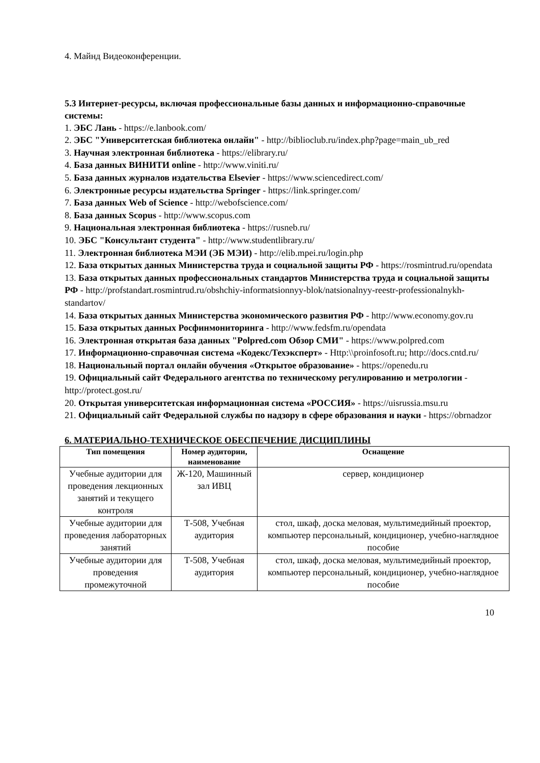4. Майнд Видеоконференции.
5.3 Интернет-ресурсы, включая профессиональные базы данных и информационно-справочные системы:
1. ЭБС Лань - https://e.lanbook.com/
2. ЭБС "Университетская библиотека онлайн" - http://biblioclub.ru/index.php?page=main_ub_red
3. Научная электронная библиотека - https://elibrary.ru/
4. База данных ВИНИТИ online - http://www.viniti.ru/
5. База данных журналов издательства Elsevier - https://www.sciencedirect.com/
6. Электронные ресурсы издательства Springer - https://link.springer.com/
7. База данных Web of Science - http://webofscience.com/
8. База данных Scopus - http://www.scopus.com
9. Национальная электронная библиотека - https://rusneb.ru/
10. ЭБС "Консультант студента" - http://www.studentlibrary.ru/
11. Электронная библиотека МЭИ (ЭБ МЭИ) - http://elib.mpei.ru/login.php
12. База открытых данных Министерства труда и социальной защиты РФ - https://rosmintrud.ru/opendata
13. База открытых данных профессиональных стандартов Министерства труда и социальной защиты РФ - http://profstandart.rosmintrud.ru/obshchiy-informatsionnyy-blok/natsionalnyy-reestr-professionalnykh-standartov/
14. База открытых данных Министерства экономического развития РФ - http://www.economy.gov.ru
15. База открытых данных Росфинмониторинга - http://www.fedsfm.ru/opendata
16. Электронная открытая база данных "Polpred.com Обзор СМИ" - https://www.polpred.com
17. Информационно-справочная система «Кодекс/Техэксперт» - Http:\\proinfosoft.ru; http://docs.cntd.ru/
18. Национальный портал онлайн обучения «Открытое образование» - https://openedu.ru
19. Официальный сайт Федерального агентства по техническому регулированию и метрологии - http://protect.gost.ru/
20. Открытая университетская информационная система «РОССИЯ» - https://uisrussia.msu.ru
21. Официальный сайт Федеральной службы по надзору в сфере образования и науки - https://obrnadzor
6. МАТЕРИАЛЬНО-ТЕХНИЧЕСКОЕ ОБЕСПЕЧЕНИЕ ДИСЦИПЛИНЫ
| Тип помещения | Номер аудитории, наименование | Оснащение |
| --- | --- | --- |
| Учебные аудитории для проведения лекционных занятий и текущего контроля | Ж-120, Машинный зал ИВЦ | сервер, кондиционер |
| Учебные аудитории для проведения лабораторных занятий | Т-508, Учебная аудитория | стол, шкаф, доска меловая, мультимедийный проектор, компьютер персональный, кондиционер, учебно-наглядное пособие |
| Учебные аудитории для проведения промежуточной | Т-508, Учебная аудитория | стол, шкаф, доска меловая, мультимедийный проектор, компьютер персональный, кондиционер, учебно-наглядное пособие |
10